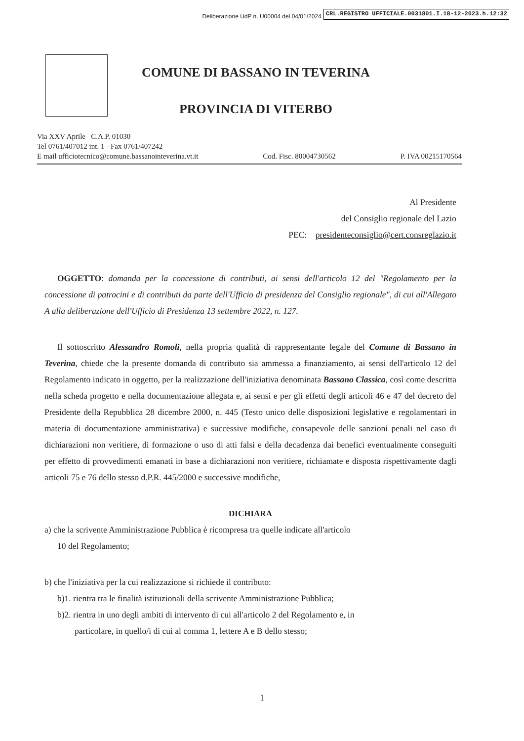Deliberazione UdP n. U00004 del 04/01/2024 CRL.REGISTRO UFFICIALE.0031801.I.18-12-2023.h.12:32
COMUNE DI BASSANO IN TEVERINA
PROVINCIA DI VITERBO
Via XXV Aprile C.A.P. 01030
Tel 0761/407012 int. 1 - Fax 0761/407242
E mail ufficiotecnico@comune.bassanointeverina.vt.it Cod. Fisc. 80004730562 P. IVA 00215170564
Al Presidente
del Consiglio regionale del Lazio
PEC: presidenteconsiglio@cert.consreglazio.it
OGGETTO: domanda per la concessione di contributi, ai sensi dell'articolo 12 del "Regolamento per la concessione di patrocini e di contributi da parte dell'Ufficio di presidenza del Consiglio regionale", di cui all'Allegato A alla deliberazione dell'Ufficio di Presidenza 13 settembre 2022, n. 127.
Il sottoscritto Alessandro Romoli, nella propria qualità di rappresentante legale del Comune di Bassano in Teverina, chiede che la presente domanda di contributo sia ammessa a finanziamento, ai sensi dell'articolo 12 del Regolamento indicato in oggetto, per la realizzazione dell'iniziativa denominata Bassano Classica, così come descritta nella scheda progetto e nella documentazione allegata e, ai sensi e per gli effetti degli articoli 46 e 47 del decreto del Presidente della Repubblica 28 dicembre 2000, n. 445 (Testo unico delle disposizioni legislative e regolamentari in materia di documentazione amministrativa) e successive modifiche, consapevole delle sanzioni penali nel caso di dichiarazioni non veritiere, di formazione o uso di atti falsi e della decadenza dai benefici eventualmente conseguiti per effetto di provvedimenti emanati in base a dichiarazioni non veritiere, richiamate e disposta rispettivamente dagli articoli 75 e 76 dello stesso d.P.R. 445/2000 e successive modifiche,
DICHIARA
a) che la scrivente Amministrazione Pubblica è ricompresa tra quelle indicate all'articolo
10 del Regolamento;
b) che l'iniziativa per la cui realizzazione si richiede il contributo:
b)1. rientra tra le finalità istituzionali della scrivente Amministrazione Pubblica;
b)2. rientra in uno degli ambiti di intervento di cui all'articolo 2 del Regolamento e, in
particolare, in quello/i di cui al comma 1, lettere A e B dello stesso;
1